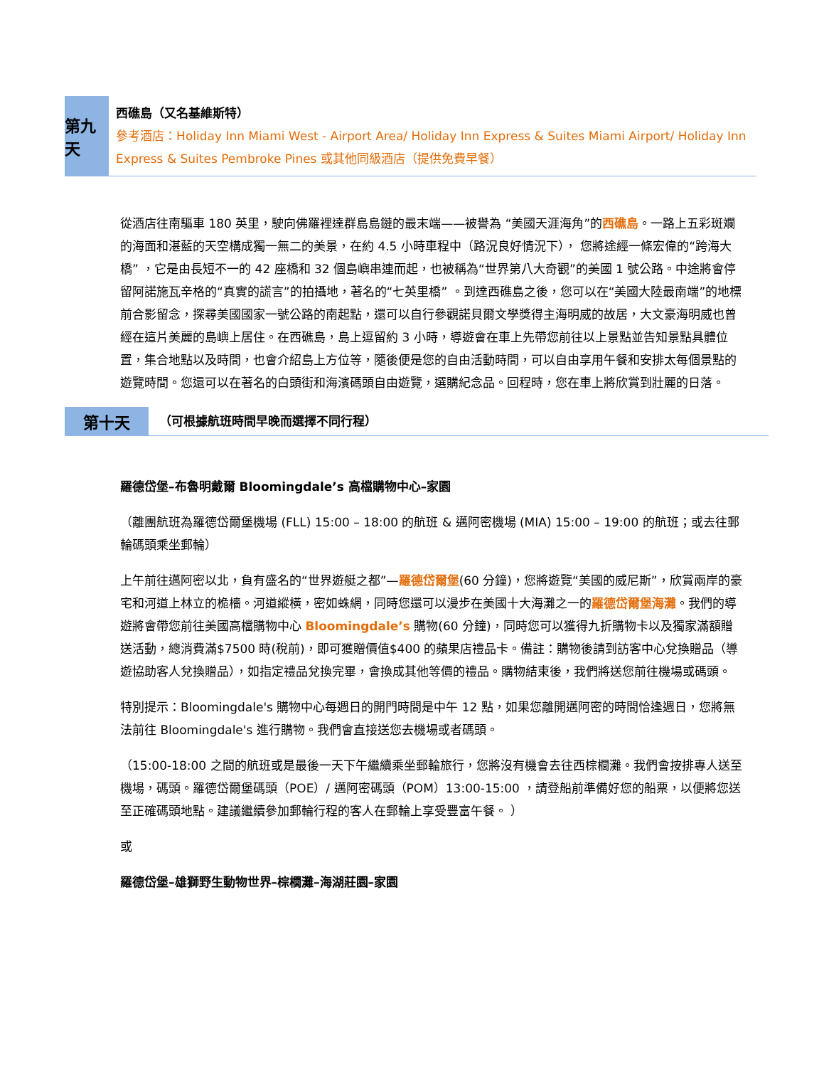第九天
西礁島（又名基維斯特）
參考酒店：Holiday Inn Miami West - Airport Area/ Holiday Inn Express & Suites Miami Airport/ Holiday Inn Express & Suites Pembroke Pines 或其他同級酒店（提供免費早餐）
從酒店往南驅車 180 英里，駛向佛羅裡達群島島鏈的最末端——被譽為 “美國天涯海角”的西礁島。一路上五彩斑斕的海面和湛藍的天空構成獨一無二的美景，在約 4.5 小時車程中（路況良好情況下）， 您將途經一條宏偉的“跨海大橋” ，它是由長短不一的 42 座橋和 32 個島嶼串連而起，也被稱為“世界第八大奇觀”的美國 1 號公路。中途將會停留阿諾施瓦辛格的“真實的謊言”的拍攝地，著名的“七英里橋” 。到達西礁島之後，您可以在“美國大陸最南端”的地標前合影留念，探尋美國國家一號公路的南起點，還可以自行參觀諾貝爾文學獎得主海明威的故居，大文豪海明威也曾經在這片美麗的島嶼上居住。在西礁島，島上逗留約 3 小時，導遊會在車上先帶您前往以上景點並告知景點具體位置，集合地點以及時間，也會介紹島上方位等，隨後便是您的自由活動時間，可以自由享用午餐和安排太每個景點的遊覽時間。您還可以在著名的白頭街和海濱碼頭自由遊覽，選購紀念品。回程時，您在車上將欣賞到壯麗的日落。
第十天
（可根據航班時間早晚而選擇不同行程）
羅德岱堡–布魯明戴爾 Bloomingdale’s 高檔購物中心–家園
（離團航班為羅德岱爾堡機場 (FLL) 15:00 – 18:00 的航班 & 邁阿密機場 (MIA) 15:00 – 19:00 的航班；或去往郵輪碼頭乘坐郵輪）
上午前往邁阿密以北，負有盛名的“世界遊艇之都”—羅德岱爾堡(60 分鐘)，您將遊覽“美國的威尼斯”，欣賞兩岸的豪宅和河道上林立的桅檣。河道縱橫，密如蛛網，同時您還可以漫步在美國十大海灘之一的羅德岱爾堡海灘。我們的導遊將會帶您前往美國高檔購物中心 Bloomingdale’s 購物(60 分鐘)，同時您可以獲得九折購物卡以及獨家滿額贈送活動，總消費滿$7500 時(稅前)，即可獲贈價值$400 的蘋果店禮品卡。備註：購物後請到訪客中心兌換贈品（導遊協助客人兌換贈品），如指定禮品兌換完畢，會換成其他等價的禮品。購物結束後，我們將送您前往機場或碼頭。
特別提示：Bloomingdale's 購物中心每週日的開門時間是中午 12 點，如果您離開邁阿密的時間恰逢週日，您將無法前往 Bloomingdale's 進行購物。我們會直接送您去機場或者碼頭。
（15:00-18:00 之間的航班或是最後一天下午繼續乘坐郵輪旅行，您將沒有機會去往西棕櫚灘。我們會按排專人送至機場，碼頭。羅德岱爾堡碼頭（POE）/ 邁阿密碼頭（POM）13:00-15:00 ，請登船前準備好您的船票，以便將您送至正確碼頭地點。建議繼續參加郵輪行程的客人在郵輪上享受豐富午餐。 ）
或
羅德岱堡–雄獅野生動物世界–棕櫚灘–海湖莊園–家園